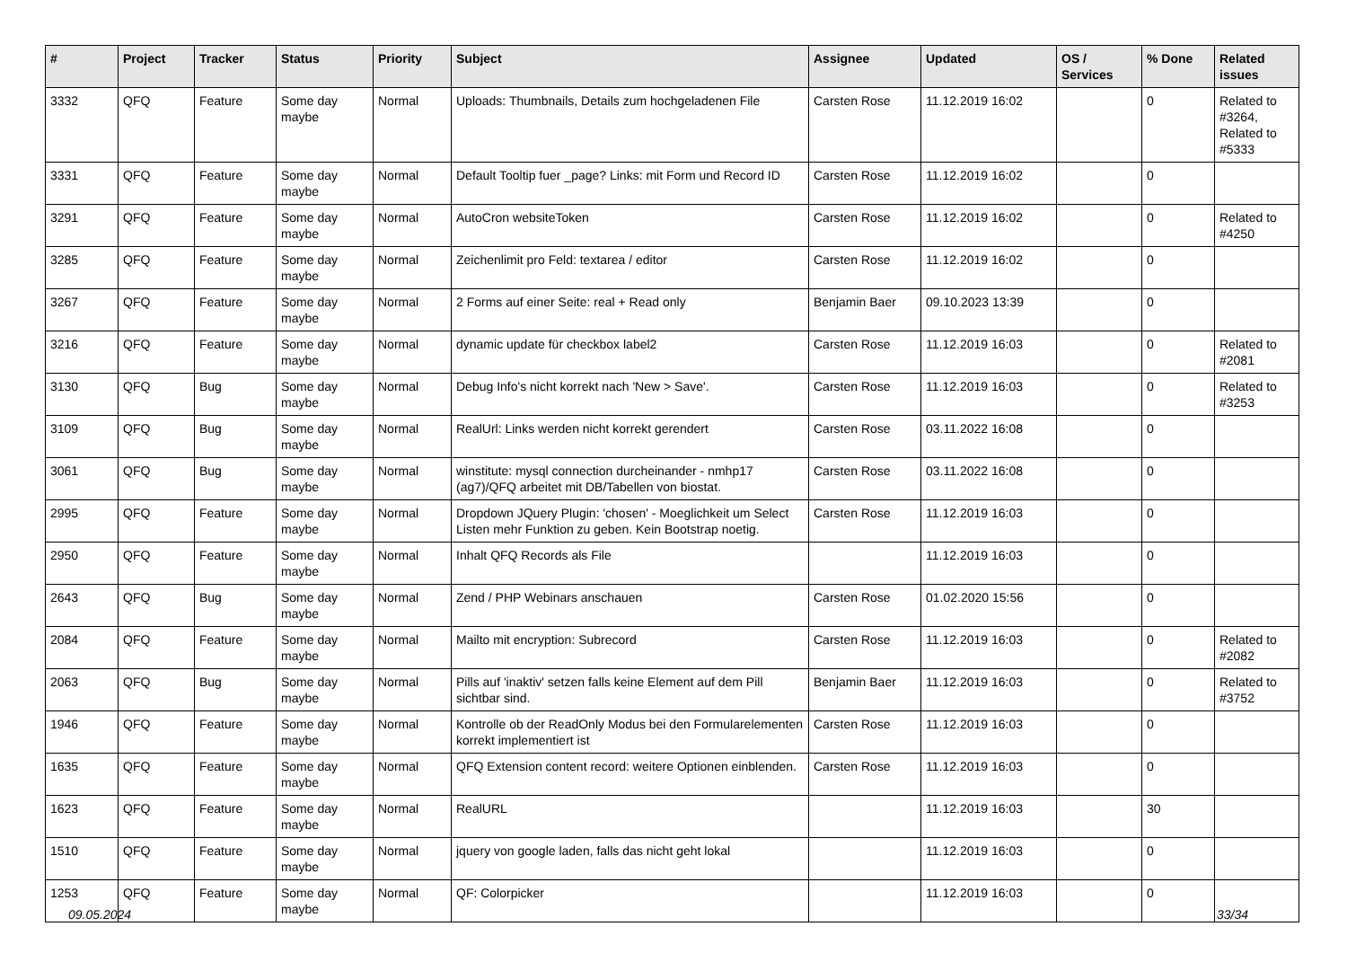| # | Project | Tracker | Status | Priority | Subject | Assignee | Updated | OS / Services | % Done | Related issues |
| --- | --- | --- | --- | --- | --- | --- | --- | --- | --- | --- |
| 3332 | QFQ | Feature | Some day maybe | Normal | Uploads: Thumbnails, Details zum hochgeladenen File | Carsten Rose | 11.12.2019 16:02 | | 0 | Related to #3264, Related to #5333 |
| 3331 | QFQ | Feature | Some day maybe | Normal | Default Tooltip fuer _page? Links: mit Form und Record ID | Carsten Rose | 11.12.2019 16:02 | | 0 | |
| 3291 | QFQ | Feature | Some day maybe | Normal | AutoCron websiteToken | Carsten Rose | 11.12.2019 16:02 | | 0 | Related to #4250 |
| 3285 | QFQ | Feature | Some day maybe | Normal | Zeichenlimit pro Feld: textarea / editor | Carsten Rose | 11.12.2019 16:02 | | 0 | |
| 3267 | QFQ | Feature | Some day maybe | Normal | 2 Forms auf einer Seite: real + Read only | Benjamin Baer | 09.10.2023 13:39 | | 0 | |
| 3216 | QFQ | Feature | Some day maybe | Normal | dynamic update für checkbox label2 | Carsten Rose | 11.12.2019 16:03 | | 0 | Related to #2081 |
| 3130 | QFQ | Bug | Some day maybe | Normal | Debug Info's nicht korrekt nach 'New > Save'. | Carsten Rose | 11.12.2019 16:03 | | 0 | Related to #3253 |
| 3109 | QFQ | Bug | Some day maybe | Normal | RealUrl: Links werden nicht korrekt gerendert | Carsten Rose | 03.11.2022 16:08 | | 0 | |
| 3061 | QFQ | Bug | Some day maybe | Normal | winstitute: mysql connection durcheinander - nmhp17 (ag7)/QFQ arbeitet mit DB/Tabellen von biostat. | Carsten Rose | 03.11.2022 16:08 | | 0 | |
| 2995 | QFQ | Feature | Some day maybe | Normal | Dropdown JQuery Plugin: 'chosen' - Moeglichkeit um Select Listen mehr Funktion zu geben. Kein Bootstrap noetig. | Carsten Rose | 11.12.2019 16:03 | | 0 | |
| 2950 | QFQ | Feature | Some day maybe | Normal | Inhalt QFQ Records als File | | 11.12.2019 16:03 | | 0 | |
| 2643 | QFQ | Bug | Some day maybe | Normal | Zend / PHP Webinars anschauen | Carsten Rose | 01.02.2020 15:56 | | 0 | |
| 2084 | QFQ | Feature | Some day maybe | Normal | Mailto mit encryption: Subrecord | Carsten Rose | 11.12.2019 16:03 | | 0 | Related to #2082 |
| 2063 | QFQ | Bug | Some day maybe | Normal | Pills auf 'inaktiv' setzen falls keine Element auf dem Pill sichtbar sind. | Benjamin Baer | 11.12.2019 16:03 | | 0 | Related to #3752 |
| 1946 | QFQ | Feature | Some day maybe | Normal | Kontrolle ob der ReadOnly Modus bei den Formularelementen korrekt implementiert ist | Carsten Rose | 11.12.2019 16:03 | | 0 | |
| 1635 | QFQ | Feature | Some day maybe | Normal | QFQ Extension content record: weitere Optionen einblenden. | Carsten Rose | 11.12.2019 16:03 | | 0 | |
| 1623 | QFQ | Feature | Some day maybe | Normal | RealURL | | 11.12.2019 16:03 | | 30 | |
| 1510 | QFQ | Feature | Some day maybe | Normal | jquery von google laden, falls das nicht geht lokal | | 11.12.2019 16:03 | | 0 | |
| 1253 | QFQ | Feature | Some day maybe | Normal | QF: Colorpicker | | 11.12.2019 16:03 | | 0 | |
09.05.2024 33/34